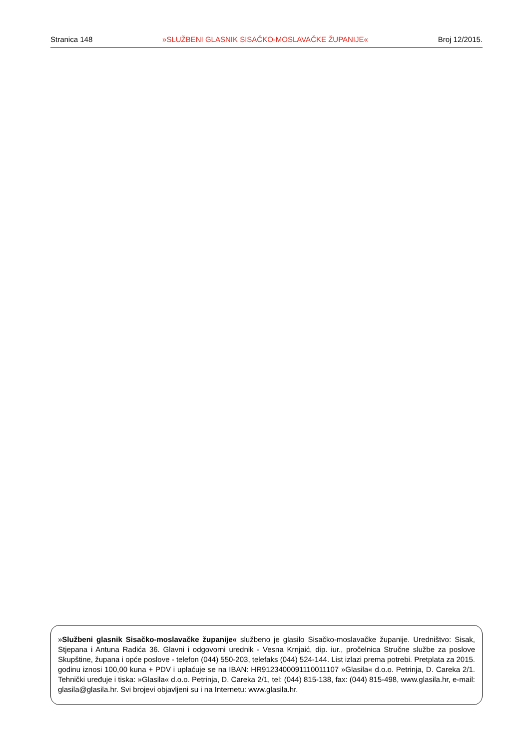Stranica 148 »SLUŽBENI GLASNIK SISAČKO-MOSLAVAČKE ŽUPANIJE« Broj 12/2015.
»Službeni glasnik Sisačko-moslavačke županije« službeno je glasilo Sisačko-moslavačke županije. Uredništvo: Sisak, Stjepana i Antuna Radića 36. Glavni i odgovorni urednik - Vesna Krnjaić, dip. iur., pročelnica Stručne službe za poslove Skupštine, župana i opće poslove - telefon (044) 550-203, telefaks (044) 524-144. List izlazi prema potrebi. Pretplata za 2015. godinu iznosi 100,00 kuna + PDV i uplaćuje se na IBAN: HR9123400091110011107 »Glasila« d.o.o. Petrinja, D. Careka 2/1. Tehnički uređuje i tiska: »Glasila« d.o.o. Petrinja, D. Careka 2/1, tel: (044) 815-138, fax: (044) 815-498, www.glasila.hr, e-mail: glasila@glasila.hr. Svi brojevi objavljeni su i na Internetu: www.glasila.hr.